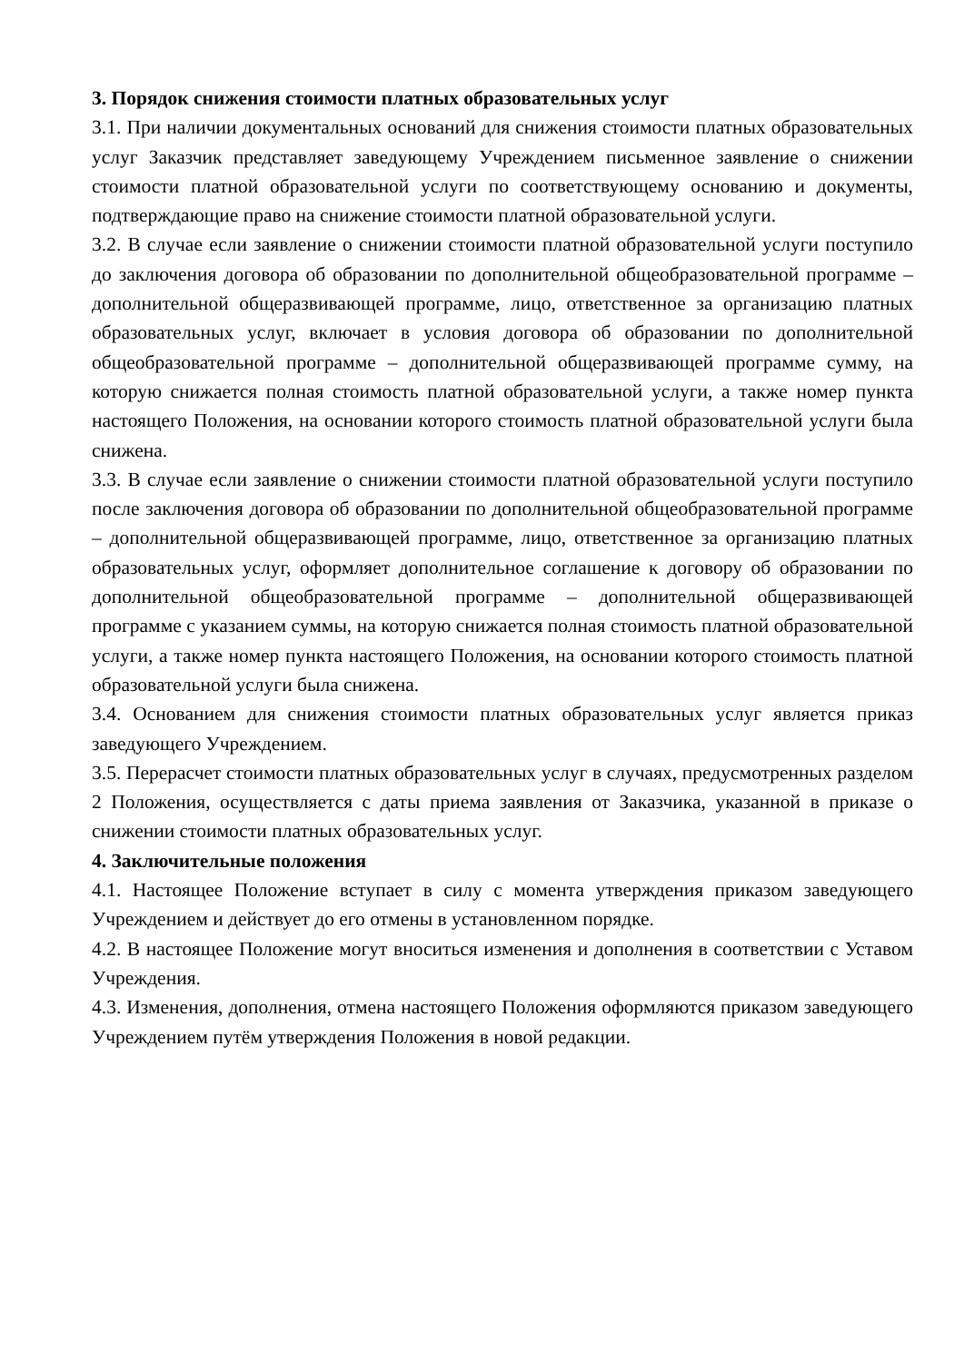3. Порядок снижения стоимости платных образовательных услуг
3.1. При наличии документальных оснований для снижения стоимости платных образовательных услуг Заказчик представляет заведующему Учреждением письменное заявление о снижении стоимости платной образовательной услуги по соответствующему основанию и документы, подтверждающие право на снижение стоимости платной образовательной услуги.
3.2. В случае если заявление о снижении стоимости платной образовательной услуги поступило до заключения договора об образовании по дополнительной общеобразовательной программе – дополнительной общеразвивающей программе, лицо, ответственное за организацию платных образовательных услуг, включает в условия договора об образовании по дополнительной общеобразовательной программе – дополнительной общеразвивающей программе сумму, на которую снижается полная стоимость платной образовательной услуги, а также номер пункта настоящего Положения, на основании которого стоимость платной образовательной услуги была снижена.
3.3. В случае если заявление о снижении стоимости платной образовательной услуги поступило после заключения договора об образовании по дополнительной общеобразовательной программе – дополнительной общеразвивающей программе, лицо, ответственное за организацию платных образовательных услуг, оформляет дополнительное соглашение к договору об образовании по дополнительной общеобразовательной программе – дополнительной общеразвивающей программе с указанием суммы, на которую снижается полная стоимость платной образовательной услуги, а также номер пункта настоящего Положения, на основании которого стоимость платной образовательной услуги была снижена.
3.4. Основанием для снижения стоимости платных образовательных услуг является приказ заведующего Учреждением.
3.5. Перерасчет стоимости платных образовательных услуг в случаях, предусмотренных разделом 2 Положения, осуществляется с даты приема заявления от Заказчика, указанной в приказе о снижении стоимости платных образовательных услуг.
4. Заключительные положения
4.1. Настоящее Положение вступает в силу с момента утверждения приказом заведующего Учреждением и действует до его отмены в установленном порядке.
4.2. В настоящее Положение могут вноситься изменения и дополнения в соответствии с Уставом Учреждения.
4.3. Изменения, дополнения, отмена настоящего Положения оформляются приказом заведующего Учреждением путём утверждения Положения в новой редакции.